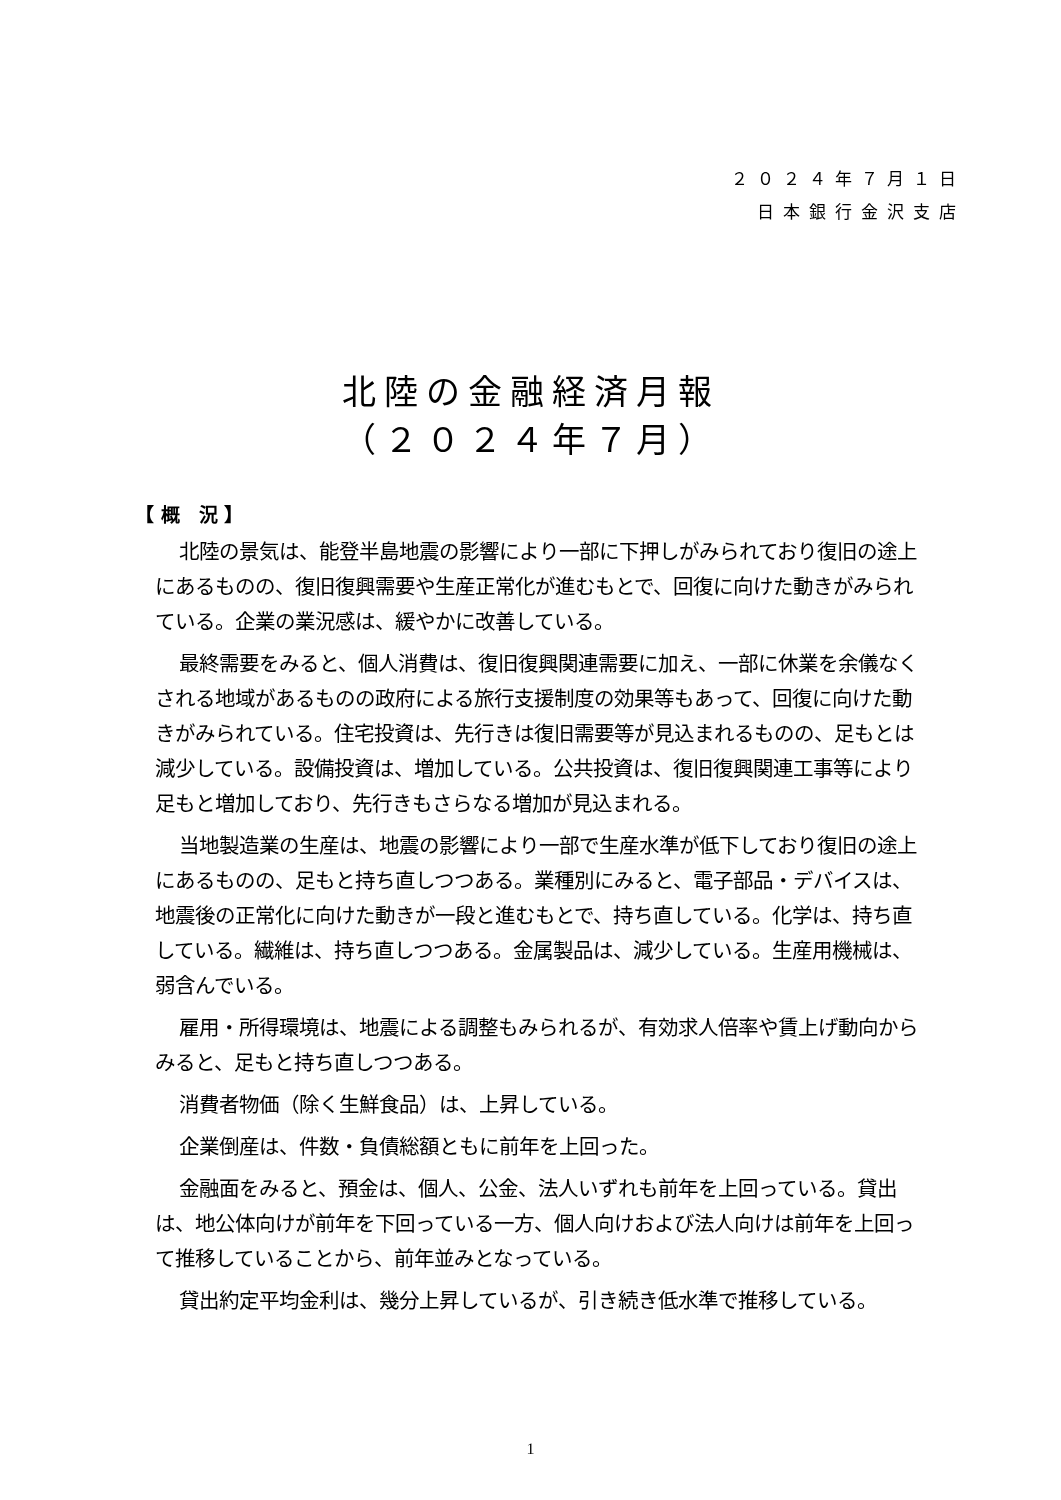２０２４年７月１日
日本銀行金沢支店
北陸の金融経済月報
（２０２４年７月）
【 概　況 】
北陸の景気は、能登半島地震の影響により一部に下押しがみられており復旧の途上にあるものの、復旧復興需要や生産正常化が進むもとで、回復に向けた動きがみられている。企業の業況感は、緩やかに改善している。
最終需要をみると、個人消費は、復旧復興関連需要に加え、一部に休業を余儀なくされる地域があるものの政府による旅行支援制度の効果等もあって、回復に向けた動きがみられている。住宅投資は、先行きは復旧需要等が見込まれるものの、足もとは減少している。設備投資は、増加している。公共投資は、復旧復興関連工事等により足もと増加しており、先行きもさらなる増加が見込まれる。
当地製造業の生産は、地震の影響により一部で生産水準が低下しており復旧の途上にあるものの、足もと持ち直しつつある。業種別にみると、電子部品・デバイスは、地震後の正常化に向けた動きが一段と進むもとで、持ち直している。化学は、持ち直している。繊維は、持ち直しつつある。金属製品は、減少している。生産用機械は、弱含んでいる。
雇用・所得環境は、地震による調整もみられるが、有効求人倍率や賃上げ動向からみると、足もと持ち直しつつある。
消費者物価（除く生鮮食品）は、上昇している。
企業倒産は、件数・負債総額ともに前年を上回った。
金融面をみると、預金は、個人、公金、法人いずれも前年を上回っている。貸出は、地公体向けが前年を下回っている一方、個人向けおよび法人向けは前年を上回って推移していることから、前年並みとなっている。
貸出約定平均金利は、幾分上昇しているが、引き続き低水準で推移している。
1